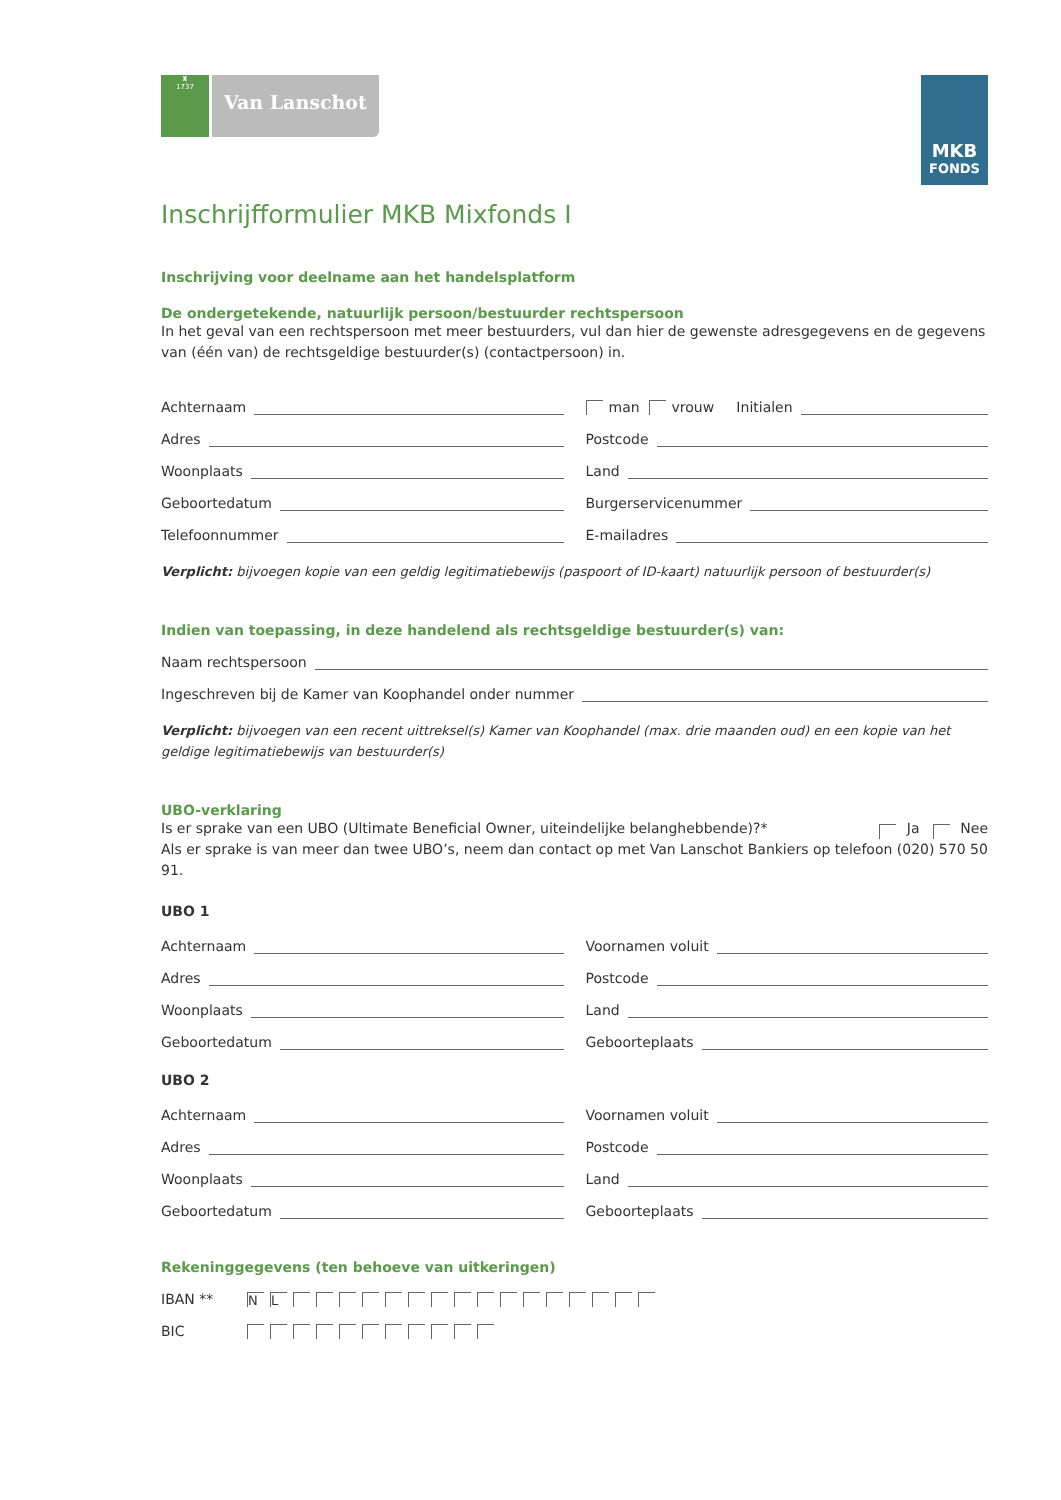♜
1737
Van Lanschot
MKB
FONDS
Inschrijfformulier MKB Mixfonds I
Inschrijving voor deelname aan het handelsplatform
De ondergetekende, natuurlijk persoon/bestuurder rechtspersoon
In het geval van een rechtspersoon met meer bestuurders, vul dan hier de gewenste adresgegevens en de gegevens van (één van) de rechtsgeldige bestuurder(s) (contactpersoon) in.
Achternaam
man vrouw Initialen
Adres
Postcode
Woonplaats
Land
Geboortedatum
Burgerservicenummer
Telefoonnummer
E-mailadres
Verplicht: bijvoegen kopie van een geldig legitimatiebewijs (paspoort of ID-kaart) natuurlijk persoon of bestuurder(s)
Indien van toepassing, in deze handelend als rechtsgeldige bestuurder(s) van:
Naam rechtspersoon
Ingeschreven bij de Kamer van Koophandel onder nummer
Verplicht: bijvoegen van een recent uittreksel(s) Kamer van Koophandel (max. drie maanden oud) en een kopie van het geldige legitimatiebewijs van bestuurder(s)
UBO-verklaring
Is er sprake van een UBO (Ultimate Beneficial Owner, uiteindelijke belanghebbende)?* Ja Nee
Als er sprake is van meer dan twee UBO’s, neem dan contact op met Van Lanschot Bankiers op telefoon (020) 570 50 91.
UBO 1
Achternaam
Voornamen voluit
Adres
Postcode
Woonplaats
Land
Geboortedatum
Geboorteplaats
UBO 2
Achternaam
Voornamen voluit
Adres
Postcode
Woonplaats
Land
Geboortedatum
Geboorteplaats
Rekeninggegevens (ten behoeve van uitkeringen)
IBAN ** NL
BIC